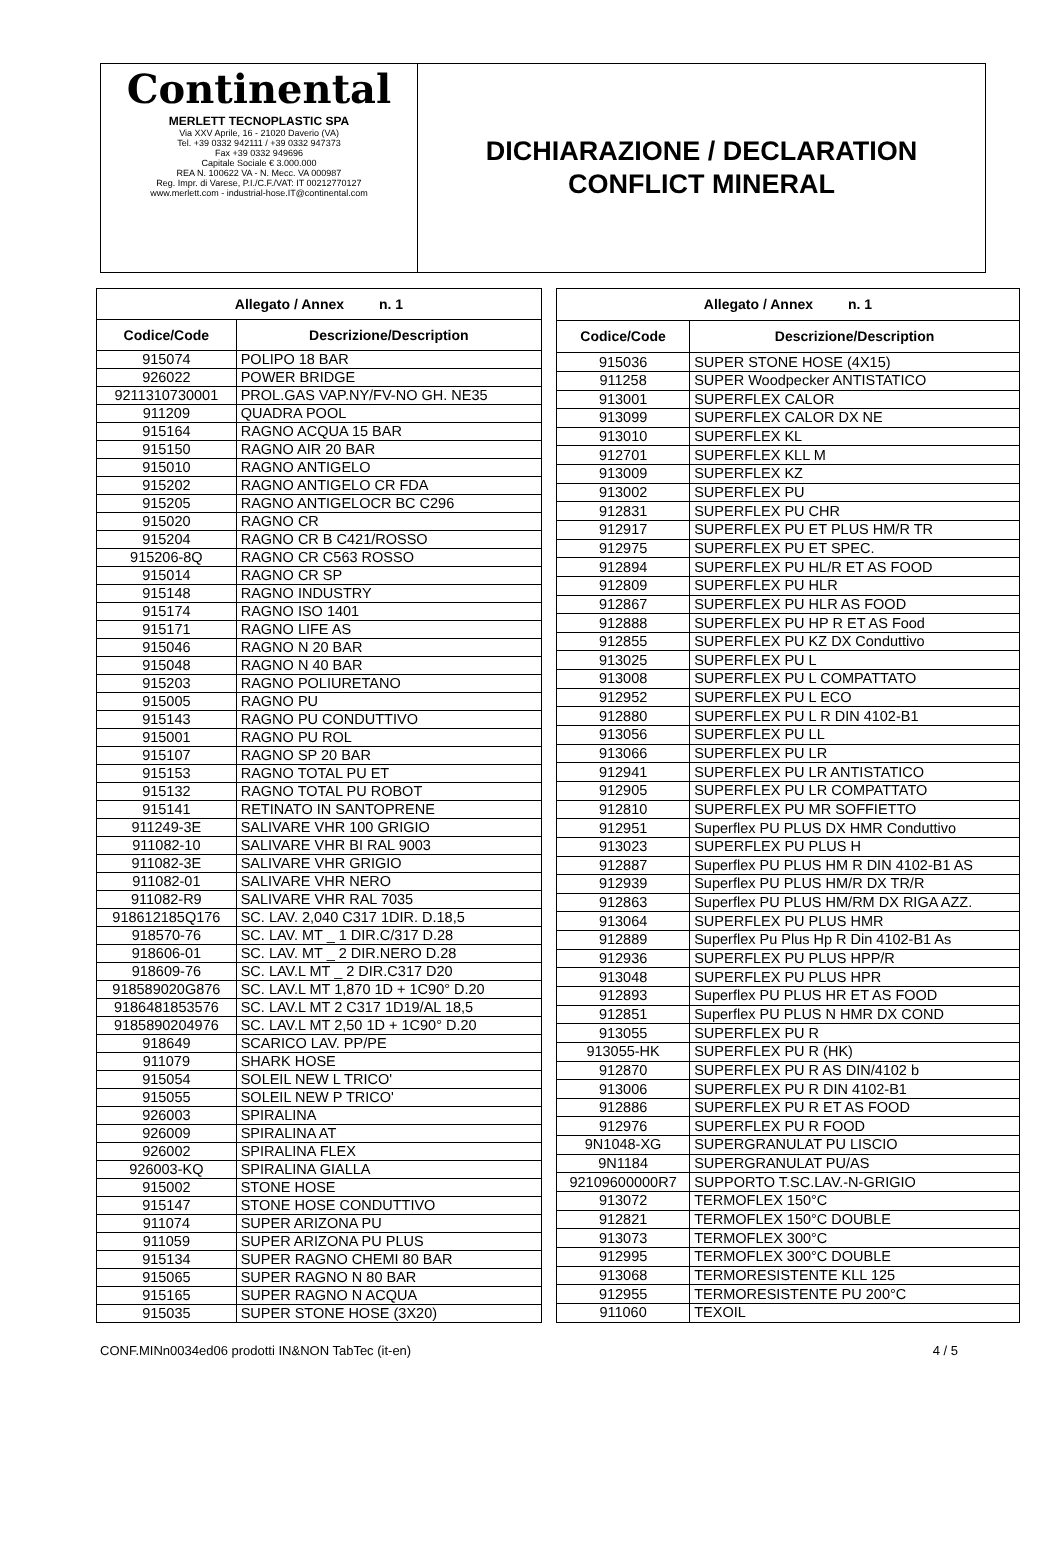Continental
MERLETT TECNOPLASTIC SPA
Via XXV Aprile, 16 - 21020 Daverio (VA)
Tel. +39 0332 942111 / +39 0332 947373
Fax +39 0332 949696
Capitale Sociale € 3.000.000
REA N. 100622 VA - N. Mecc. VA 000987
Reg. Impr. di Varese, P.I./C.F./VAT: IT 00212770127
www.merlett.com - industrial-hose.IT@continental.com
DICHIARAZIONE / DECLARATION
CONFLICT MINERAL
| Allegato / Annex n. 1 | |
| --- | --- |
| Codice/Code | Descrizione/Description |
| 915074 | POLIPO 18 BAR |
| 926022 | POWER BRIDGE |
| 9211310730001 | PROL.GAS VAP.NY/FV-NO GH. NE35 |
| 911209 | QUADRA POOL |
| 915164 | RAGNO ACQUA 15 BAR |
| 915150 | RAGNO AIR 20 BAR |
| 915010 | RAGNO ANTIGELO |
| 915202 | RAGNO ANTIGELO CR FDA |
| 915205 | RAGNO ANTIGELOCR BC C296 |
| 915020 | RAGNO CR |
| 915204 | RAGNO CR B C421/ROSSO |
| 915206-8Q | RAGNO CR C563 ROSSO |
| 915014 | RAGNO CR SP |
| 915148 | RAGNO INDUSTRY |
| 915174 | RAGNO ISO 1401 |
| 915171 | RAGNO LIFE AS |
| 915046 | RAGNO N 20 BAR |
| 915048 | RAGNO N 40 BAR |
| 915203 | RAGNO POLIURETANO |
| 915005 | RAGNO PU |
| 915143 | RAGNO PU CONDUTTIVO |
| 915001 | RAGNO PU ROL |
| 915107 | RAGNO SP 20 BAR |
| 915153 | RAGNO TOTAL PU ET |
| 915132 | RAGNO TOTAL PU ROBOT |
| 915141 | RETINATO IN SANTOPRENE |
| 911249-3E | SALIVARE VHR 100 GRIGIO |
| 911082-10 | SALIVARE VHR BI RAL 9003 |
| 911082-3E | SALIVARE VHR GRIGIO |
| 911082-01 | SALIVARE VHR NERO |
| 911082-R9 | SALIVARE VHR RAL 7035 |
| 918612185Q176 | SC. LAV. 2,040 C317 1DIR. D.18,5 |
| 918570-76 | SC. LAV. MT _ 1 DIR.C/317 D.28 |
| 918606-01 | SC. LAV. MT _ 2 DIR.NERO D.28 |
| 918609-76 | SC. LAV.L MT _ 2 DIR.C317 D20 |
| 918589020G876 | SC. LAV.L MT 1,870 1D + 1C90° D.20 |
| 9186481853576 | SC. LAV.L MT 2 C317 1D19/AL 18,5 |
| 9185890204976 | SC. LAV.L MT 2,50 1D + 1C90° D.20 |
| 918649 | SCARICO LAV. PP/PE |
| 911079 | SHARK HOSE |
| 915054 | SOLEIL NEW L TRICO' |
| 915055 | SOLEIL NEW P TRICO' |
| 926003 | SPIRALINA |
| 926009 | SPIRALINA AT |
| 926002 | SPIRALINA FLEX |
| 926003-KQ | SPIRALINA GIALLA |
| 915002 | STONE HOSE |
| 915147 | STONE HOSE CONDUTTIVO |
| 911074 | SUPER ARIZONA PU |
| 911059 | SUPER ARIZONA PU PLUS |
| 915134 | SUPER RAGNO CHEMI 80 BAR |
| 915065 | SUPER RAGNO N 80 BAR |
| 915165 | SUPER RAGNO N ACQUA |
| 915035 | SUPER STONE HOSE (3X20) |
| Allegato / Annex n. 1 | |
| --- | --- |
| Codice/Code | Descrizione/Description |
| 915036 | SUPER STONE HOSE (4X15) |
| 911258 | SUPER Woodpecker ANTISTATICO |
| 913001 | SUPERFLEX CALOR |
| 913099 | SUPERFLEX CALOR DX NE |
| 913010 | SUPERFLEX KL |
| 912701 | SUPERFLEX KLL M |
| 913009 | SUPERFLEX KZ |
| 913002 | SUPERFLEX PU |
| 912831 | SUPERFLEX PU CHR |
| 912917 | SUPERFLEX PU ET PLUS HM/R TR |
| 912975 | SUPERFLEX PU ET SPEC. |
| 912894 | SUPERFLEX PU HL/R ET AS FOOD |
| 912809 | SUPERFLEX PU HLR |
| 912867 | SUPERFLEX PU HLR AS FOOD |
| 912888 | SUPERFLEX PU HP R ET AS Food |
| 912855 | SUPERFLEX PU KZ DX Conduttivo |
| 913025 | SUPERFLEX PU L |
| 913008 | SUPERFLEX PU L COMPATTATO |
| 912952 | SUPERFLEX PU L ECO |
| 912880 | SUPERFLEX PU L R DIN 4102-B1 |
| 913056 | SUPERFLEX PU LL |
| 913066 | SUPERFLEX PU LR |
| 912941 | SUPERFLEX PU LR ANTISTATICO |
| 912905 | SUPERFLEX PU LR COMPATTATO |
| 912810 | SUPERFLEX PU MR SOFFIETTO |
| 912951 | Superflex PU PLUS DX HMR Conduttivo |
| 913023 | SUPERFLEX PU PLUS H |
| 912887 | Superflex PU PLUS HM R DIN 4102-B1 AS |
| 912939 | Superflex PU PLUS HM/R DX TR/R |
| 912863 | Superflex PU PLUS HM/RM DX RIGA AZZ. |
| 913064 | SUPERFLEX PU PLUS HMR |
| 912889 | Superflex Pu Plus Hp R Din 4102-B1 As |
| 912936 | SUPERFLEX PU PLUS HPP/R |
| 913048 | SUPERFLEX PU PLUS HPR |
| 912893 | Superflex PU PLUS HR ET AS FOOD |
| 912851 | Superflex PU PLUS N HMR DX COND |
| 913055 | SUPERFLEX PU R |
| 913055-HK | SUPERFLEX PU R (HK) |
| 912870 | SUPERFLEX PU R AS DIN/4102 b |
| 913006 | SUPERFLEX PU R DIN 4102-B1 |
| 912886 | SUPERFLEX PU R ET AS FOOD |
| 912976 | SUPERFLEX PU R FOOD |
| 9N1048-XG | SUPERGRANULAT PU LISCIO |
| 9N1184 | SUPERGRANULAT PU/AS |
| 92109600000R7 | SUPPORTO T.SC.LAV.-N-GRIGIO |
| 913072 | TERMOFLEX 150°C |
| 912821 | TERMOFLEX 150°C DOUBLE |
| 913073 | TERMOFLEX 300°C |
| 912995 | TERMOFLEX 300°C DOUBLE |
| 913068 | TERMORESISTENTE KLL 125 |
| 912955 | TERMORESISTENTE PU 200°C |
| 911060 | TEXOIL |
CONF.MINn0034ed06 prodotti IN&NON TabTec (it-en) 4 / 5